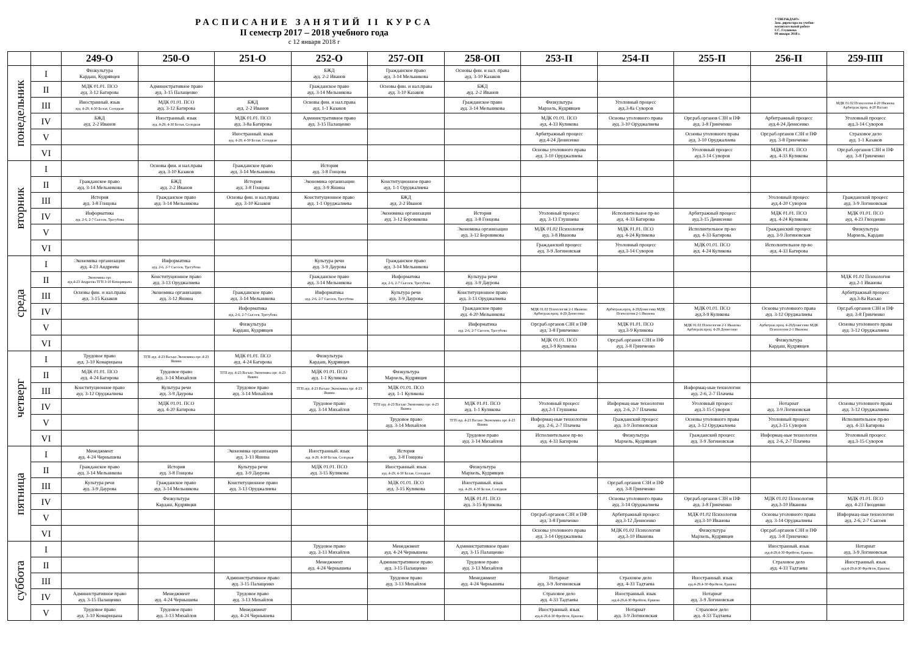РАСПИСАНИЕ ЗАНЯТИЙ II КУРСА
II семестр 2017 – 2018 учебного года
с 12 января 2018 г
УТВЕРЖДАЮ»
Зам. директора по учебно-
воспитательной работе
Г.С. Глушнева
09 января 2018 г.
| | | 249-О | 250-О | 251-О | 252-О | 257-ОП | 258-ОП | 253-П | 254-П | 255-П | 256-П | 259-ПП |
| --- | --- | --- | --- | --- | --- | --- | --- | --- | --- | --- | --- | --- |
| понедельник | I | Физкультура Кардаш, Кудрявцев | | | БЖД ауд. 2-2 Иванов | Гражданское право ауд. 3-14 Мельникова | Основы фин. и нал. права ауд. 3-10 Казаков | | | | | |
| | II | МДК 01.01. ПСО ауд. 3-12 Багирова | Административное право ауд. 3-15 Палащенко | | Гражданское право ауд. 3-14 Мельникова | Основы фин. и нал.права ауд. 3-10 Казаков | БЖД ауд. 2-2 Иванов | | | | | |
| | III | Иностранный. язык ауд. 4-29, 4-30 Белая, Солодкая | МДК 01.01. ПСО ауд. 3-12 Багирова | БЖД ауд. 2-2 Иванов | Основы фин. и нал.права ауд. 1-1 Казаков | | Гражданское право ауд. 3-14 Мельникова | Физкультура Мархель, Кудрявцев | Уголовный процесс ауд.3-8а Суворов | | | МДК 01.02 Психология 4-20 Иванова Арбитраж.проц. 4-20 Васько |
| | IV | БЖД ауд. 2-2 Иванов | Иностранный. язык ауд. 4-29, 4-30 Белая, Солодкая | МДК 01.01. ПСО ауд. 3-8а Багирова | Административное право ауд. 3-15 Палащенко | | | МДК 01.01. ПСО ауд. 4-33 Куликова | Основы уголовного права ауд. 3-10 Оруджалиева | Орг.раб.органов СЗН и ПФ ауд. 3-8 Гринченко | Арбитражный процесс ауд.4-24 Денисенко | Уголовный процесс ауд.3-14 Суворов |
| | V | | | Иностранный. язык ауд. 4-29, 4-30 Белая, Солодкая | | | | Арбитражный процесс ауд.4-24 Денисенко | | Основы уголовного права ауд. 3-10 Оруджалиева | Орг.раб.органов СЗН и ПФ ауд. 3-8 Гринченко | Страховое дело ауд. 1-1 Казаков |
| | VI | | | | | | | Основы уголовного права ауд. 3-10 Оруджалиева | | Уголовный процесс ауд.3-14 Суворов | МДК 01.01. ПСО ауд. 4-33 Куликова | Орг.раб.органов СЗН и ПФ ауд. 3-8 Гринченко |
| вторник | I | | Основы фин. и нал.права ауд. 3-10 Казаков | Гражданское право ауд. 3-14 Мельникова | История ауд. 3-8 Гонцова | | | | | | | |
| | II | Гражданское право ауд. 3-14 Мельникова | БЖД ауд. 2-2 Иванов | История ауд. 3-8 Гонцова | Экономика организации ауд. 3-9 Яшина | Конституционное право ауд. 1-1 Оруджалиева | | | | | | |
| | III | История ауд. 3-8 Гонцова | Гражданское право ауд. 3-14 Мельникова | Основы фин. и нал.права ауд. 3-10 Казаков | Конституционное право ауд. 1-1 Оруджалиева | БЖД ауд. 2-2 Иванов | | | | | Уголовный процесс ауд.4-20 Суворов | Гражданский процесс ауд. 3-9 Логиновская |
| | IV | Информатика ауд. 2-6, 2-7 Сысоев, Трегубова | | | | Экономика организации ауд. 3-12 Боровикова | История ауд. 3-8 Гонцова | Уголовный процесс ауд. 3-13 Глушнева | Исполнительное пр-во ауд. 4-33 Багирова | Арбитражный процесс ауд.3-15 Денисенко | МДК 01.01. ПСО ауд. 4-24 Куликова | МДК 01.01. ПСО ауд. 4-23 Гвозденко |
| | V | | | | | | Экономика организации ауд. 3-12 Боровикова | МДК 01.02 Психология ауд. 3-8 Иванова | МДК 01.01. ПСО ауд. 4-24 Куликова | Исполнительное пр-во ауд. 4-33 Багирова | Гражданский процесс ауд. 3-9 Логиновская | Физкультура Мархель, Кардаш |
| | VI | | | | | | | Гражданский процесс ауд. 3-9 Логиновская | Уголовный процесс ауд.3-14 Суворов | МДК 01.01. ПСО ауд. 4-24 Куликова | Исполнительное пр-во ауд. 4-33 Багирова | |
| среда | I | Экономика организации ауд. 4-23 Андреева | Информатика ауд. 2-6, 2-7 Сысоев, Трегубова | | Культура речи ауд. 3-9 Даурова | Гражданское право ауд. 3-14 Мельникова | | | | | | |
| | II | Экономика орг. ауд.4-23 Андреева ТГП 3-10 Комарицына | Конституционное право ауд. 3-13 Оруджалиева | | Гражданское право ауд. 3-14 Мельникова | Информатика ауд. 2-6, 2-7 Сысоев, Трегубова | Культура речи ауд. 3-9 Даурова | | | | | МДК 01.02 Психология ауд.2-1 Иванова |
| | III | Основы фин. и нал.права ауд. 3-15 Казаков | Экономика организации ауд. 3-12 Яшина | Гражданское право ауд. 3-14 Мельникова | Информатика ауд. 2-6, 2-7 Сысоев, Трегубова | Культура речи ауд. 3-9 Даурова | Конституционное право ауд. 3-13 Оруджалиева | | | | | Арбитражный процесс ауд.3-8а Васько |
| | IV | | | Информатика ауд. 2-6, 2-7 Сысоев, Трегубова | | | Гражданское право ауд. 4-20 Мельникова | МДК 01.02 Психология 2-1 Иванова Арбитраж.проц. 4-29 Денисенко | Арбитраж.проц. 4-29Денисенко МДК Психология 2-1 Иванова | МДК 01.01. ПСО ауд.3-9 Куликова | Основы уголовного права ауд. 3-12 Оруджалиева | Орг.раб.органов СЗН и ПФ ауд. 3-8 Гринченко |
| | V | | | Физкультура Кардаш, Кудрявцев | | | Информатика ауд. 2-6, 2-7 Сысоев, Трегубова | Орг.раб.органов СЗН и ПФ ауд. 3-8 Гринченко | МДК 01.01. ПСО ауд.3-9 Куликова | МДК 01.02 Психология 2-1 Иванова Арбитраж.проц. 4-29 Денисенко | Арбитраж.проц. 4-29Денисенко МДК Психология 2-1 Иванова | Основы уголовного права ауд. 3-12 Оруджалиева |
| | VI | | | | | | | МДК 01.01. ПСО ауд.3-9 Куликова | Орг.раб.органов СЗН и ПФ ауд. 3-8 Гринченко | | Физкультура Кардаш, Кудрявцев | |
| четверг | I | Трудовое право ауд. 3-10 Комарицына | ТГП ауд .4-23 Васько Экономика орг. 4-23 Яшина | МДК 01.01. ПСО ауд. 4-24 Багирова | Физкультура Кардаш, Кудрявцев | | | | | | | |
| | II | МДК 01.01. ПСО ауд. 4-24 Багирова | Трудовое право ауд. 3-14 Михайлов | ТГП ауд .4-23 Васько Экономика орг. 4-23 Яшина | МДК 01.01. ПСО ауд. 1-1 Куликова | Физкультура Мархель, Кудрявцев | | | | | | |
| | III | Конституционное право ауд. 3-12 Оруджалиева | Культура речи ауд. 3-9 Даурова | Трудовое право ауд. 3-14 Михайлов | ТГП ауд .4-23 Васько Экономика орг. 4-23 Яшина | МДК 01.01. ПСО ауд. 1-1 Куликова | | | | Информац-ные технологии ауд. 2-6, 2-7 Плачева | | |
| | IV | | МДК 01.01. ПСО ауд. 4-20 Багирова | | Трудовое право ауд. 3-14 Михайлов | ТГП ауд .4-23 Васько Экономика орг. 4-23 Яшина | МДК 01.01. ПСО ауд. 1-1 Куликова | Уголовный процесс ауд.2-1 Глушнева | Информац-ные технологии ауд. 2-6, 2-7 Плачева | Уголовный процесс ауд.3-15 Суворов | Нотариат ауд. 3-9 Логиновская | Основы уголовного права ауд. 3-12 Оруджалиева |
| | V | | | | | Трудовое право ауд. 3-14 Михайлов | ТГП ауд .4-23 Васько Экономика орг. 4-23 Яшина | Информац-ные технологии ауд. 2-6, 2-7 Плачева | Гражданский процесс ауд. 3-9 Логиновская | Основы уголовного права ауд. 3-12 Оруджалиева | Уголовный процесс ауд.3-15 Суворов | Исполнительное пр-во ауд. 4-33 Багирова |
| | VI | | | | | | Трудовое право ауд. 3-14 Михайлов | Исполнительное пр-во ауд. 4-33 Багирова | Физкультура Мархель, Кудрявцев | Гражданский процесс ауд. 3-9 Логиновская | Информац-ные технологии ауд. 2-6, 2-7 Плачева | Уголовный процесс ауд.3-15 Суворов |
| пятница | I | Менеджмент ауд. 4-24 Чернышева | | Экономика организации ауд. 3-13 Яшина | Иностранный. язык ауд. 4-29, 4-30 Белая, Солодкая | История ауд. 3-8 Гонцова | | | | | | |
| | II | Гражданское право ауд. 3-14 Мельникова | История ауд. 3-8 Гонцова | Культура речи ауд. 3-9 Даурова | МДК 01.01. ПСО ауд. 3-15 Куликова | Иностранный. язык ауд. 4-29, 4-30 Белая, Солодкая | Физкультура Мархель, Кудрявцев | | | | | |
| | III | Культура речи ауд. 3-9 Даурова | Гражданское право ауд. 3-14 Мельникова | Конституционное право ауд. 3-13 Оруджалиева | | МДК 01.01. ПСО ауд. 3-15 Куликова | Иностранный. язык ауд. 4-29, 4-30 Белая, Солодкая | | Орг.раб.органов СЗН и ПФ ауд. 3-8 Гринченко | | | |
| | IV | | Физкультура Кардаш, Кудрявцкв | | | | МДК 01.01. ПСО ауд. 3-15 Куликова | | Основы уголовного права ауд. 3-14 Оруджалиева | Орг.раб.органов СЗН и ПФ ауд. 3-8 Гринченко | МДК 01.02 Психология ауд.3-10 Иванова | МДК 01.01. ПСО ауд. 4-23 Гвозденко |
| | V | | | | | | | Орг.раб.органов СЗН и ПФ ауд. 3-8 Гринченко | Арбитражный процесс ауд.3-12 Денисенко | МДК 01.02 Психология ауд.3-10 Иванова | Основы уголовного права ауд. 3-14 Оруджалиева | Информац-ные технологии ауд. 2-6, 2-7 Сысоев |
| | VI | | | | | | | Основы уголовного права ауд. 3-14 Оруджалиева | МДК 01.02 Психология ауд.3-10 Иванова | Физкультура Мархель, Кудрявцев | Орг.раб.органов СЗН и ПФ ауд. 3-8 Гринченко | |
| суббота | I | | | | Трудовое право ауд. 3-13 Михайлов | Менеджмент ауд. 4-24 Чернышева | Административное право ауд. 3-15 Палащенко | | | | Иностранный. язык ауд.4-29,4-30 Фрейгон, Ершова | Нотариат ауд. 3-9 Логиновская |
| | II | | | | Менеджмент ауд. 4-24 Чернышева | Административное право ауд. 3-15 Палащенко | Трудовое право ауд. 3-13 Михайлов | | | | Страховое дело ауд. 4-33 Тадтаева | Иностранный. язык ауд.4-29,4-30 Фрейгон, Ершова |
| | III | | | Административное право ауд. 3-15 Палащенко | | Трудовое право ауд. 3-13 Михайлов | Менеджмент ауд. 4-24 Чернышева | Нотариат ауд. 3-9 Логиновская | Страховое дело ауд. 4-33 Тадтаева | Иностранный. язык ауд.4-29,4-30 Фрейгон, Ершова | | |
| | IV | Административное право ауд. 3-15 Палащенко | Менеджмент ауд. 4-24 Чернышева | Трудовое право ауд. 3-13 Михайлов | | | | Страховое дело ауд. 4-33 Тадтаева | Иностранный. язык ауд.4-29,4-30 Фрейгон, Ершова | Нотариат ауд. 3-9 Логиновская | | |
| | V | Трудовое право ауд. 3-10 Комарицына | Трудовое право ауд. 3-13 Михайлов | Менеджмент ауд. 4-24 Чернышева | | | | Иностранный. язык ауд.4-29,4-30 Фрейгон, Ершова | Нотариат ауд. 3-9 Логиновская | Страховое дело ауд. 4-33 Тадтаева | | |